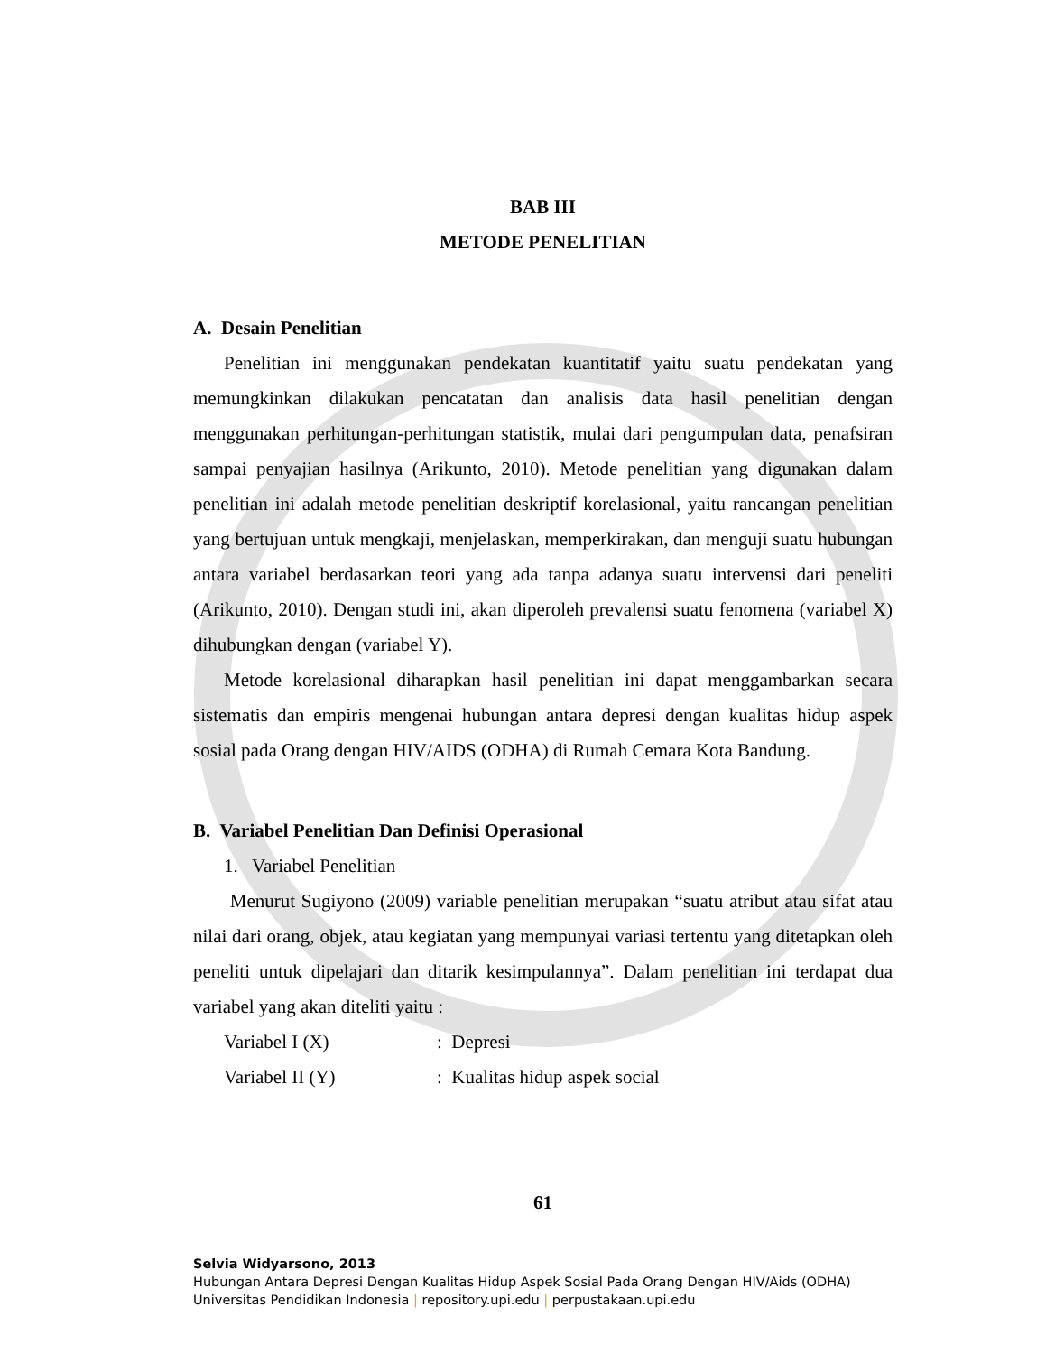BAB III
METODE PENELITIAN
A. Desain Penelitian
Penelitian ini menggunakan pendekatan kuantitatif yaitu suatu pendekatan yang memungkinkan dilakukan pencatatan dan analisis data hasil penelitian dengan menggunakan perhitungan-perhitungan statistik, mulai dari pengumpulan data, penafsiran sampai penyajian hasilnya (Arikunto, 2010). Metode penelitian yang digunakan dalam penelitian ini adalah metode penelitian deskriptif korelasional, yaitu rancangan penelitian yang bertujuan untuk mengkaji, menjelaskan, memperkirakan, dan menguji suatu hubungan antara variabel berdasarkan teori yang ada tanpa adanya suatu intervensi dari peneliti (Arikunto, 2010). Dengan studi ini, akan diperoleh prevalensi suatu fenomena (variabel X) dihubungkan dengan (variabel Y).
Metode korelasional diharapkan hasil penelitian ini dapat menggambarkan secara sistematis dan empiris mengenai hubungan antara depresi dengan kualitas hidup aspek sosial pada Orang dengan HIV/AIDS (ODHA) di Rumah Cemara Kota Bandung.
B. Variabel Penelitian Dan Definisi Operasional
1. Variabel Penelitian
Menurut Sugiyono (2009) variable penelitian merupakan “suatu atribut atau sifat atau nilai dari orang, objek, atau kegiatan yang mempunyai variasi tertentu yang ditetapkan oleh peneliti untuk dipelajari dan ditarik kesimpulannya”. Dalam penelitian ini terdapat dua variabel yang akan diteliti yaitu :
Variabel I (X) : Depresi
Variabel II (Y) : Kualitas hidup aspek social
61
Selvia Widyarsono, 2013
Hubungan Antara Depresi Dengan Kualitas Hidup Aspek Sosial Pada Orang Dengan HIV/Aids (ODHA)
Universitas Pendidikan Indonesia | repository.upi.edu | perpustakaan.upi.edu